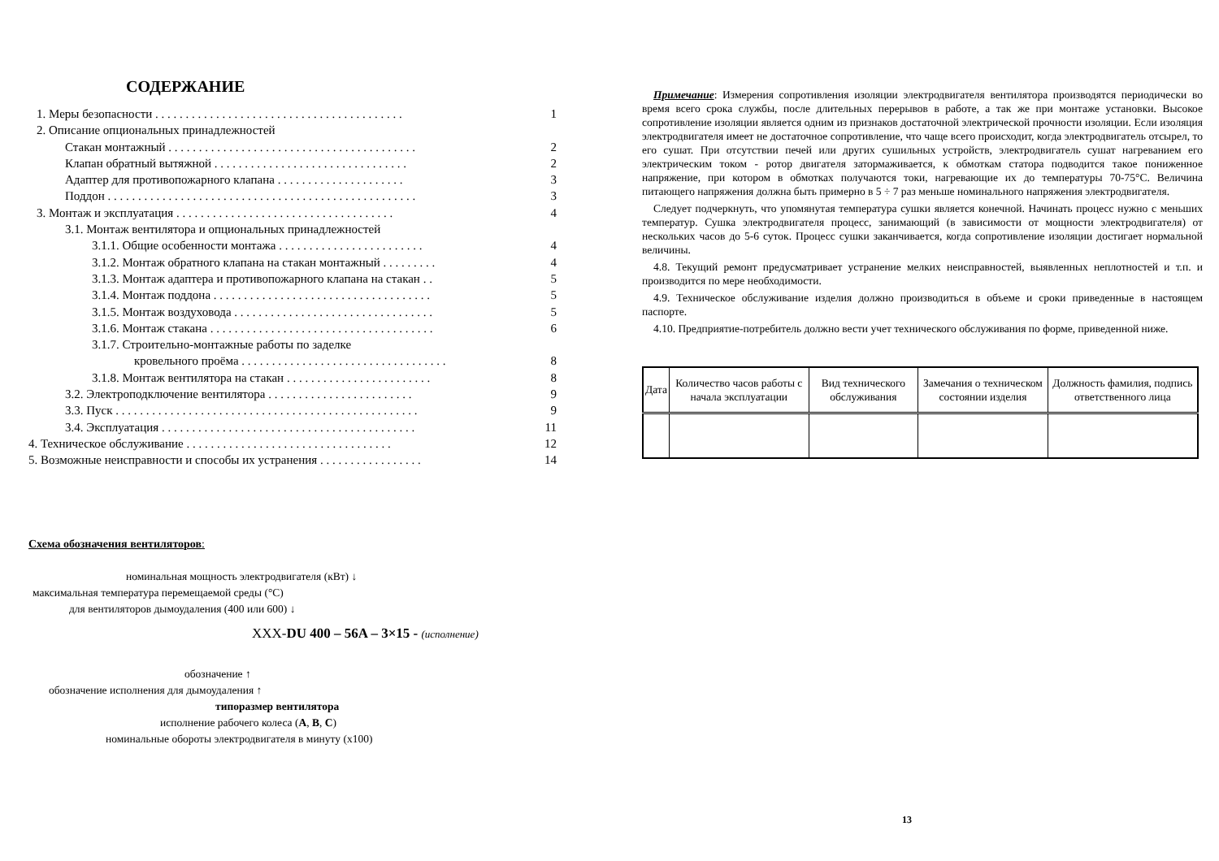СОДЕРЖАНИЕ
1. Меры безопасности . . . . . . . . . . . . . . . . . . . . . . . . . . . . . . . . . . . . . . . . . 1
2. Описание опциональных принадлежностей
Стакан монтажный . . . . . . . . . . . . . . . . . . . . . . . . . . . . . . . . . . . . . . . . . 2
Клапан обратный вытяжной . . . . . . . . . . . . . . . . . . . . . . . . . . . . . . . . 2
Адаптер для противопожарного клапана . . . . . . . . . . . . . . . . . . . . . 3
Поддон . . . . . . . . . . . . . . . . . . . . . . . . . . . . . . . . . . . . . . . . . . . . . . . . . . . 3
3. Монтаж и эксплуатация . . . . . . . . . . . . . . . . . . . . . . . . . . . . . . . . . . . . 4
3.1. Монтаж вентилятора и опциональных принадлежностей
3.1.1. Общие особенности монтажа . . . . . . . . . . . . . . . . . . . . . . . . 4
3.1.2. Монтаж обратного клапана на стакан монтажный . . . . . . . . . 4
3.1.3. Монтаж адаптера и противопожарного клапана на стакан . . 5
3.1.4. Монтаж поддона . . . . . . . . . . . . . . . . . . . . . . . . . . . . . . . . . . . . 5
3.1.5. Монтаж воздуховода . . . . . . . . . . . . . . . . . . . . . . . . . . . . . . . . . 5
3.1.6. Монтаж стакана . . . . . . . . . . . . . . . . . . . . . . . . . . . . . . . . . . . . . 6
3.1.7. Строительно-монтажные работы по заделке
кровельного проёма . . . . . . . . . . . . . . . . . . . . . . . . . . . . . . . . . . 8
3.1.8. Монтаж вентилятора на стакан . . . . . . . . . . . . . . . . . . . . . . . . 8
3.2. Электроподключение вентилятора . . . . . . . . . . . . . . . . . . . . . . . . 9
3.3. Пуск . . . . . . . . . . . . . . . . . . . . . . . . . . . . . . . . . . . . . . . . . . . . . . . . . . 9
3.4. Эксплуатация . . . . . . . . . . . . . . . . . . . . . . . . . . . . . . . . . . . . . . . . . . 11
4. Техническое обслуживание . . . . . . . . . . . . . . . . . . . . . . . . . . . . . . . . . . 12
5. Возможные неисправности и способы их устранения . . . . . . . . . . . . . . . . . 14
Схема обозначения вентиляторов:
номинальная мощность электродвигателя (кВт) ↓
максимальная температура перемещаемой среды (°С)
для вентиляторов дымоудаления (400 или 600) ↓
XXX-DU 400 – 56A – 3×15 - (исполнение)
обозначение ↑
обозначение исполнения для дымоудаления ↑
типоразмер вентилятора
исполнение рабочего колеса (A, B, C)
номинальные обороты электродвигателя в минуту (x100)
Примечание: Измерения сопротивления изоляции электродвигателя вентилятора производятся периодически во время всего срока службы, после длительных перерывов в работе, а так же при монтаже установки. Высокое сопротивление изоляции является одним из признаков достаточной электрической прочности изоляции. Если изоляция электродвигателя имеет не достаточное сопротивление, что чаще всего происходит, когда электродвигатель отсырел, то его сушат. При отсутствии печей или других сушильных устройств, электродвигатель сушат нагреванием его электрическим током - ротор двигателя затормаживается, к обмоткам статора подводится такое пониженное напряжение, при котором в обмотках получаются токи, нагревающие их до температуры 70-75°С. Величина питающего напряжения должна быть примерно в 5 ÷ 7 раз меньше номинального напряжения электродвигателя.
Следует подчеркнуть, что упомянутая температура сушки является конечной. Начинать процесс нужно с меньших температур. Сушка электродвигателя процесс, занимающий (в зависимости от мощности электродвигателя) от нескольких часов до 5-6 суток. Процесс сушки заканчивается, когда сопротивление изоляции достигает нормальной величины.
4.8. Текущий ремонт предусматривает устранение мелких неисправностей, выявленных неплотностей и т.п. и производится по мере необходимости.
4.9. Техническое обслуживание изделия должно производиться в объеме и сроки приведенные в настоящем паспорте.
4.10. Предприятие-потребитель должно вести учет технического обслуживания по форме, приведенной ниже.
| Дата | Количество часов работы с начала эксплуатации | Вид технического обслуживания | Замечания о техническом состоянии изделия | Должность фамилия, подпись ответственного лица |
13